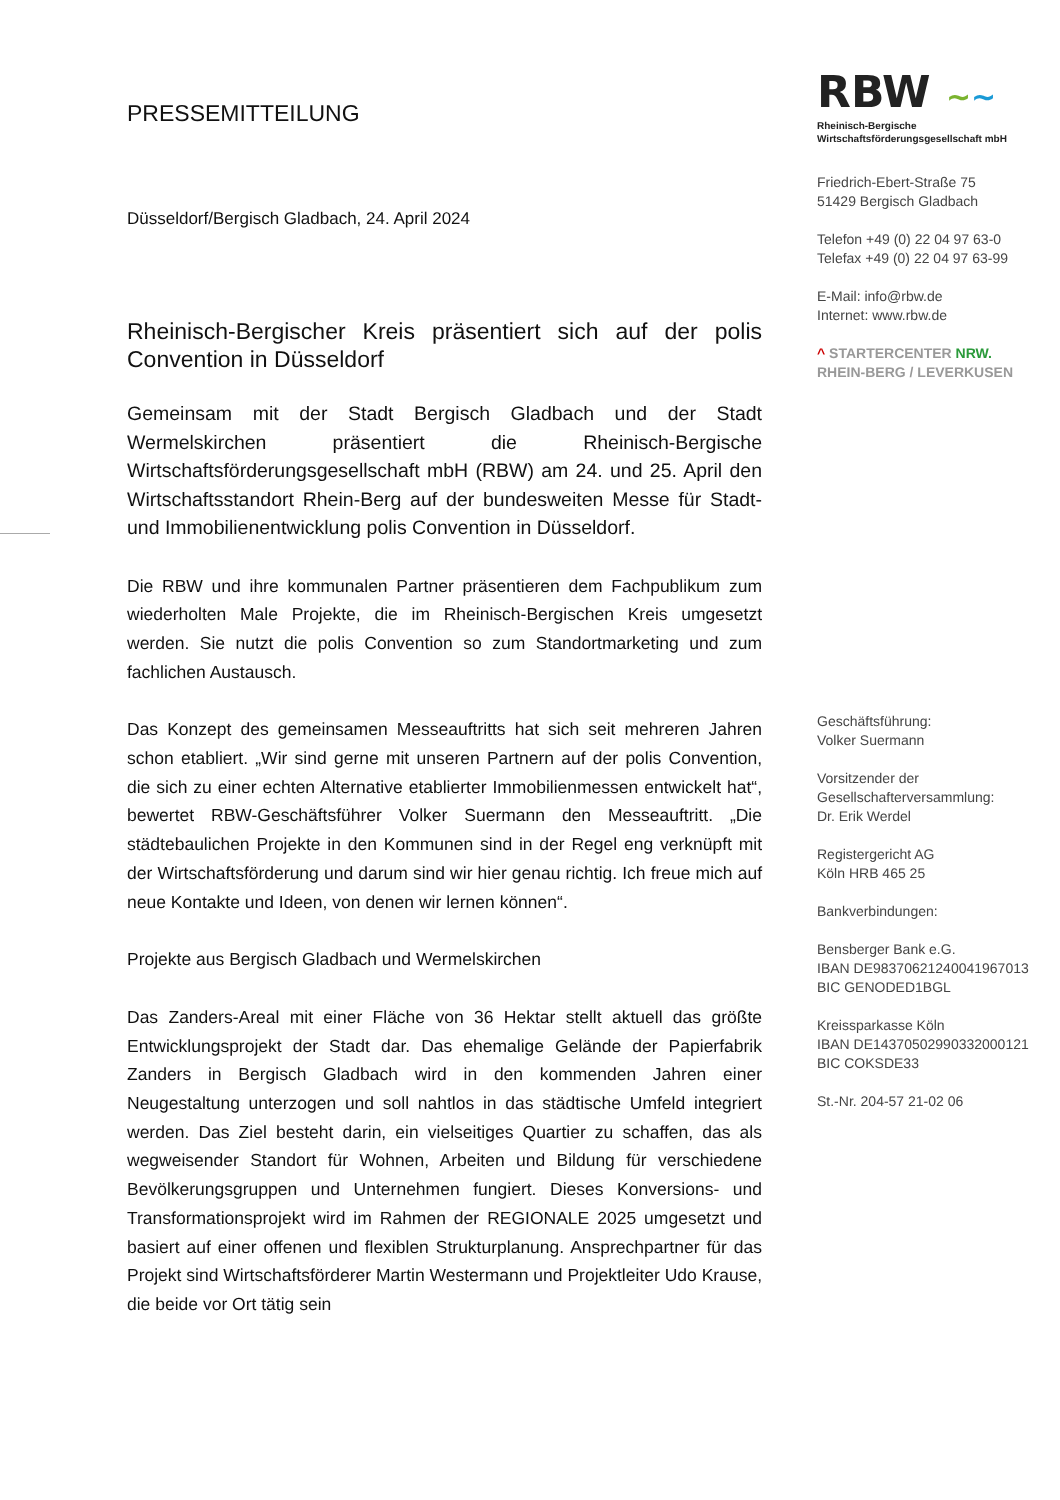PRESSEMITTEILUNG
Düsseldorf/Bergisch Gladbach, 24. April 2024
Rheinisch-Bergischer Kreis präsentiert sich auf der polis Convention in Düsseldorf
Gemeinsam mit der Stadt Bergisch Gladbach und der Stadt Wermelskirchen präsentiert die Rheinisch-Bergische Wirtschaftsförderungsgesellschaft mbH (RBW) am 24. und 25. April den Wirtschaftsstandort Rhein-Berg auf der bundesweiten Messe für Stadt- und Immobilienentwicklung polis Convention in Düsseldorf.
Die RBW und ihre kommunalen Partner präsentieren dem Fachpublikum zum wiederholten Male Projekte, die im Rheinisch-Bergischen Kreis umgesetzt werden. Sie nutzt die polis Convention so zum Standortmarketing und zum fachlichen Austausch.
Das Konzept des gemeinsamen Messeauftritts hat sich seit mehreren Jahren schon etabliert. „Wir sind gerne mit unseren Partnern auf der polis Convention, die sich zu einer echten Alternative etablierter Immobilienmessen entwickelt hat“, bewertet RBW-Geschäftsführer Volker Suermann den Messeauftritt. „Die städtebaulichen Projekte in den Kommunen sind in der Regel eng verknüpft mit der Wirtschaftsförderung und darum sind wir hier genau richtig. Ich freue mich auf neue Kontakte und Ideen, von denen wir lernen können“.
Projekte aus Bergisch Gladbach und Wermelskirchen
Das Zanders-Areal mit einer Fläche von 36 Hektar stellt aktuell das größte Entwicklungsprojekt der Stadt dar. Das ehemalige Gelände der Papierfabrik Zanders in Bergisch Gladbach wird in den kommenden Jahren einer Neugestaltung unterzogen und soll nahtlos in das städtische Umfeld integriert werden. Das Ziel besteht darin, ein vielseitiges Quartier zu schaffen, das als wegweisender Standort für Wohnen, Arbeiten und Bildung für verschiedene Bevölkerungsgruppen und Unternehmen fungiert. Dieses Konversions- und Transformationsprojekt wird im Rahmen der REGIONALE 2025 umgesetzt und basiert auf einer offenen und flexiblen Strukturplanung. Ansprechpartner für das Projekt sind Wirtschaftsförderer Martin Westermann und Projektleiter Udo Krause, die beide vor Ort tätig sein
RBW ~~
Rheinisch-Bergische
Wirtschaftsförderungsgesellschaft mbH
Friedrich-Ebert-Straße 75
51429 Bergisch Gladbach
Telefon +49 (0) 22 04 97 63-0
Telefax +49 (0) 22 04 97 63-99
E-Mail: info@rbw.de
Internet: www.rbw.de
^ STARTERCENTER NRW.
RHEIN-BERG / LEVERKUSEN
Geschäftsführung:
Volker Suermann
Vorsitzender der
Gesellschafterversammlung:
Dr. Erik Werdel
Registergericht AG
Köln HRB 465 25
Bankverbindungen:
Bensberger Bank e.G.
IBAN DE98370621240041967013
BIC GENODED1BGL
Kreissparkasse Köln
IBAN DE14370502990332000121
BIC COKSDE33
St.-Nr. 204-57 21-02 06